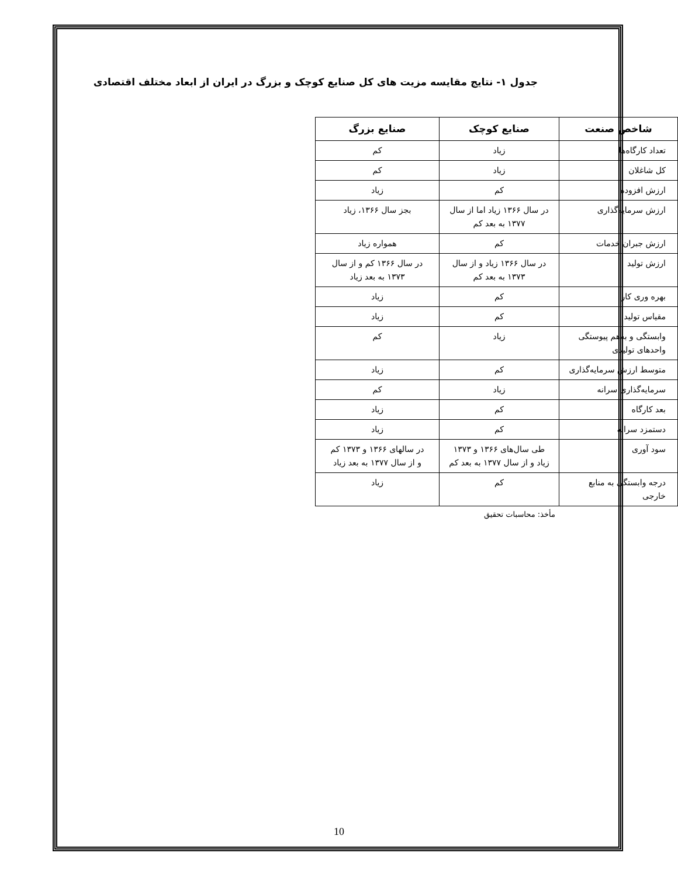جدول ۱- نتایج مقایسه مزیت های کل صنایع کوچک و بزرگ در ایران از ابعاد مختلف اقتصادی
| شاخص صنعت | صنایع کوچک | صنایع بزرگ |
| --- | --- | --- |
| تعداد کارگاه‌ها | زیاد | کم |
| کل شاغلان | زیاد | کم |
| ارزش افزوده | کم | زیاد |
| ارزش سرمایه‌گذاری | در سال ۱۳۶۶ زیاد اما از سال ۱۳۷۷ به بعد کم | بجز سال ۱۳۶۶، زیاد |
| ارزش جبران خدمات | کم | همواره زیاد |
| ارزش تولید | در سال ۱۳۶۶ زیاد و از سال ۱۳۷۳ به بعد کم | در سال ۱۳۶۶ کم و از سال ۱۳۷۳ به بعد زیاد |
| بهره وری کار | کم | زیاد |
| مقیاس تولید | کم | زیاد |
| وابستگی و به‌هم پیوستگی واحدهای تولیدی | زیاد | کم |
| متوسط ارزش سرمایه‌گذاری | کم | زیاد |
| سرمایه‌گذاری سرانه | زیاد | کم |
| بعد کارگاه | کم | زیاد |
| دستمزد سرانه | کم | زیاد |
| سود آوری | طی سال‌های ۱۳۶۶ و ۱۳۷۳ زیاد و از سال ۱۳۷۷ به بعد کم | در سالهای ۱۳۶۶ و ۱۳۷۳ کم و از سال ۱۳۷۷ به بعد زیاد |
| درجه وابستگی به منابع خارجی | کم | زیاد |
مأخذ: محاسبات تحقیق
10